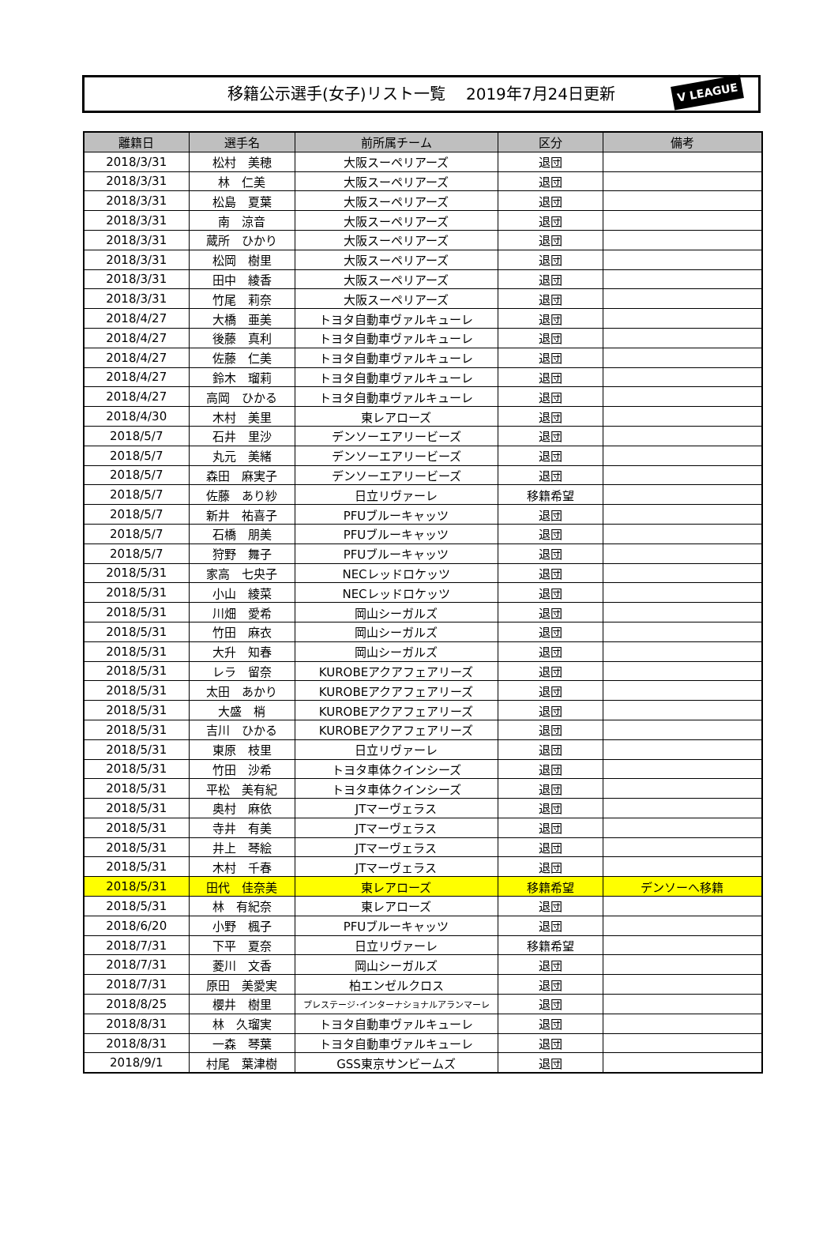移籍公示選手(女子)リスト一覧　 2019年7月24日更新 V LEAGUE
| 離籍日 | 選手名 | 前所属チーム | 区分 | 備考 |
| --- | --- | --- | --- | --- |
| 2018/3/31 | 松村 美穂 | 大阪スーペリアーズ | 退団 | |
| 2018/3/31 | 林 仁美 | 大阪スーペリアーズ | 退団 | |
| 2018/3/31 | 松島 夏葉 | 大阪スーペリアーズ | 退団 | |
| 2018/3/31 | 南 涼音 | 大阪スーペリアーズ | 退団 | |
| 2018/3/31 | 蔵所 ひかり | 大阪スーペリアーズ | 退団 | |
| 2018/3/31 | 松岡 樹里 | 大阪スーペリアーズ | 退団 | |
| 2018/3/31 | 田中 綾香 | 大阪スーペリアーズ | 退団 | |
| 2018/3/31 | 竹尾 莉奈 | 大阪スーペリアーズ | 退団 | |
| 2018/4/27 | 大橋 亜美 | トヨタ自動車ヴァルキューレ | 退団 | |
| 2018/4/27 | 後藤 真利 | トヨタ自動車ヴァルキューレ | 退団 | |
| 2018/4/27 | 佐藤 仁美 | トヨタ自動車ヴァルキューレ | 退団 | |
| 2018/4/27 | 鈴木 瑠莉 | トヨタ自動車ヴァルキューレ | 退団 | |
| 2018/4/27 | 高岡 ひかる | トヨタ自動車ヴァルキューレ | 退団 | |
| 2018/4/30 | 木村 美里 | 東レアローズ | 退団 | |
| 2018/5/7 | 石井 里沙 | デンソーエアリービーズ | 退団 | |
| 2018/5/7 | 丸元 美緒 | デンソーエアリービーズ | 退団 | |
| 2018/5/7 | 森田 麻実子 | デンソーエアリービーズ | 退団 | |
| 2018/5/7 | 佐藤 あり紗 | 日立リヴァーレ | 移籍希望 | |
| 2018/5/7 | 新井 祐喜子 | PFUブルーキャッツ | 退団 | |
| 2018/5/7 | 石橋 朋美 | PFUブルーキャッツ | 退団 | |
| 2018/5/7 | 狩野 舞子 | PFUブルーキャッツ | 退団 | |
| 2018/5/31 | 家高 七央子 | NECレッドロケッツ | 退団 | |
| 2018/5/31 | 小山 綾菜 | NECレッドロケッツ | 退団 | |
| 2018/5/31 | 川畑 愛希 | 岡山シーガルズ | 退団 | |
| 2018/5/31 | 竹田 麻衣 | 岡山シーガルズ | 退団 | |
| 2018/5/31 | 大升 知春 | 岡山シーガルズ | 退団 | |
| 2018/5/31 | レラ 留奈 | KUROBEアクアフェアリーズ | 退団 | |
| 2018/5/31 | 太田 あかり | KUROBEアクアフェアリーズ | 退団 | |
| 2018/5/31 | 大盛 梢 | KUROBEアクアフェアリーズ | 退団 | |
| 2018/5/31 | 吉川 ひかる | KUROBEアクアフェアリーズ | 退団 | |
| 2018/5/31 | 東原 枝里 | 日立リヴァーレ | 退団 | |
| 2018/5/31 | 竹田 沙希 | トヨタ車体クインシーズ | 退団 | |
| 2018/5/31 | 平松 美有紀 | トヨタ車体クインシーズ | 退団 | |
| 2018/5/31 | 奥村 麻依 | JTマーヴェラス | 退団 | |
| 2018/5/31 | 寺井 有美 | JTマーヴェラス | 退団 | |
| 2018/5/31 | 井上 琴絵 | JTマーヴェラス | 退団 | |
| 2018/5/31 | 木村 千春 | JTマーヴェラス | 退団 | |
| 2018/5/31 | 田代 佳奈美 | 東レアローズ | 移籍希望 | デンソーへ移籍 |
| 2018/5/31 | 林 有紀奈 | 東レアローズ | 退団 | |
| 2018/6/20 | 小野 楓子 | PFUブルーキャッツ | 退団 | |
| 2018/7/31 | 下平 夏奈 | 日立リヴァーレ | 移籍希望 | |
| 2018/7/31 | 菱川 文香 | 岡山シーガルズ | 退団 | |
| 2018/7/31 | 原田 美愛実 | 柏エンゼルクロス | 退団 | |
| 2018/8/25 | 櫻井 樹里 | プレステージ･インターナショナルアランマーレ | 退団 | |
| 2018/8/31 | 林 久瑠実 | トヨタ自動車ヴァルキューレ | 退団 | |
| 2018/8/31 | 一森 琴葉 | トヨタ自動車ヴァルキューレ | 退団 | |
| 2018/9/1 | 村尾 葉津樹 | GSS東京サンビームズ | 退団 | |